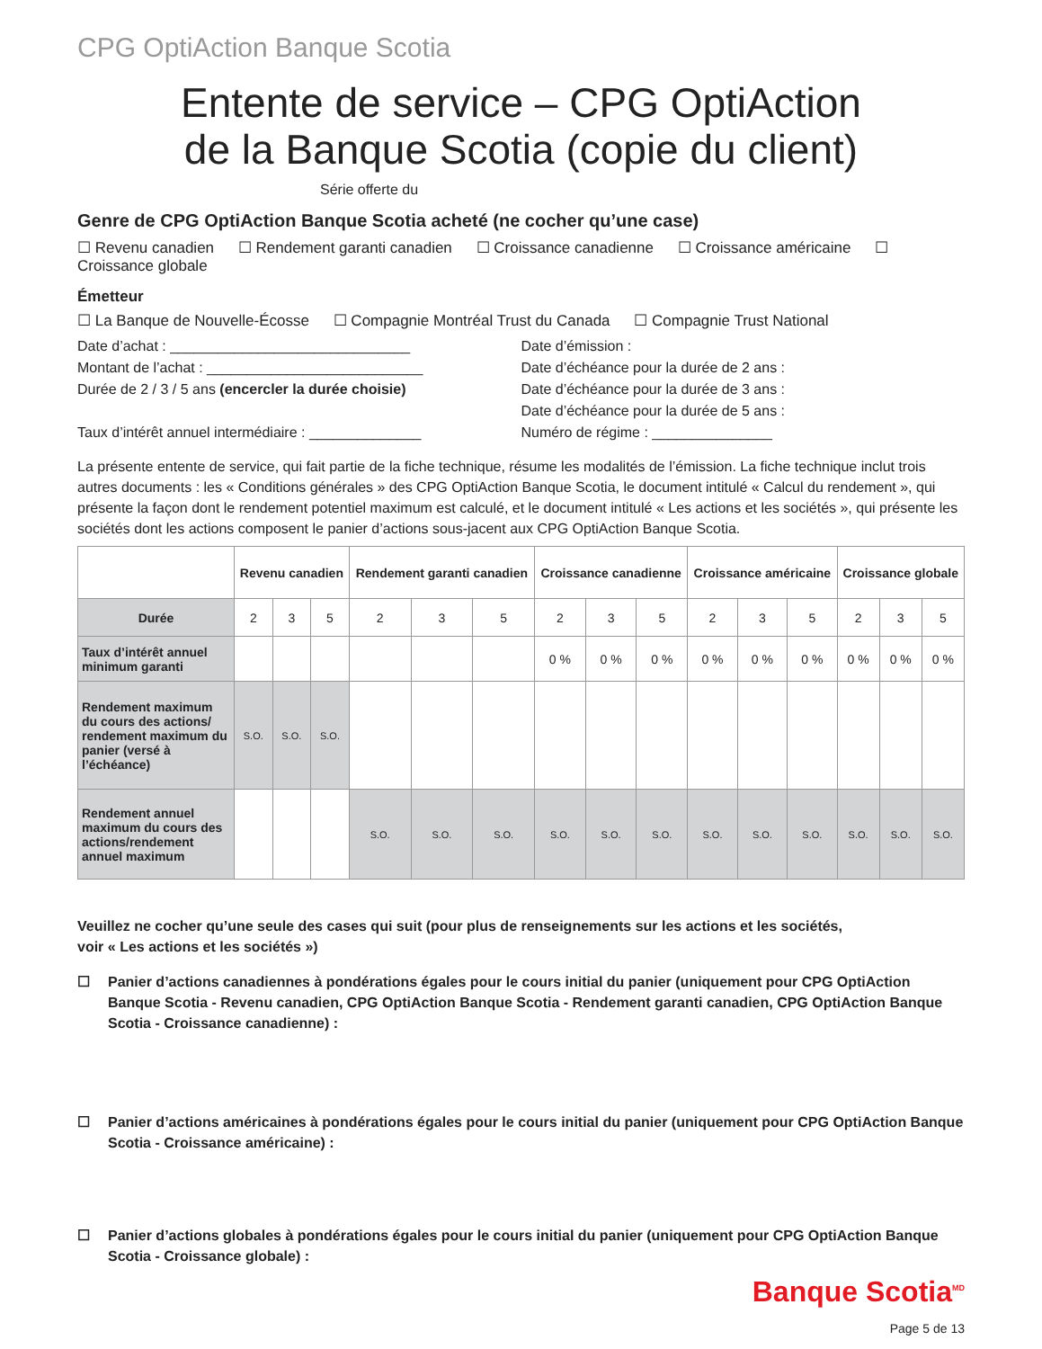CPG OptiAction Banque Scotia
Entente de service – CPG OptiAction
de la Banque Scotia (copie du client)
Série offerte du
Genre de CPG OptiAction Banque Scotia acheté (ne cocher qu’une case)
☐ Revenu canadien ☐ Rendement garanti canadien ☐ Croissance canadienne ☐ Croissance américaine ☐ Croissance globale
Émetteur
☐ La Banque de Nouvelle-Écosse ☐ Compagnie Montréal Trust du Canada ☐ Compagnie Trust National
Date d’achat : ______________________________
Montant de l’achat : ___________________________
Durée de 2 / 3 / 5 ans (encercler la durée choisie)
Taux d’intérêt annuel intermédiaire : ______________
Date d’émission :
Date d’échéance pour la durée de 2 ans :
Date d’échéance pour la durée de 3 ans :
Date d’échéance pour la durée de 5 ans :
Numéro de régime : _______________
La présente entente de service, qui fait partie de la fiche technique, résume les modalités de l’émission. La fiche technique inclut trois autres documents : les « Conditions générales » des CPG OptiAction Banque Scotia, le document intitulé « Calcul du rendement », qui présente la façon dont le rendement potentiel maximum est calculé, et le document intitulé « Les actions et les sociétés », qui présente les sociétés dont les actions composent le panier d’actions sous-jacent aux CPG OptiAction Banque Scotia.
| | Revenu canadien | | | Rendement garanti canadien | | | Croissance canadienne | | | Croissance américaine | | | Croissance globale | | |
| --- | --- | --- | --- | --- | --- | --- | --- | --- | --- | --- | --- | --- | --- | --- | --- |
| Durée | 2 | 3 | 5 | 2 | 3 | 5 | 2 | 3 | 5 | 2 | 3 | 5 | 2 | 3 | 5 |
| Taux d’intérêt annuel minimum garanti | | | | | | | 0 % | 0 % | 0 % | 0 % | 0 % | 0 % | 0 % | 0 % | 0 % |
| Rendement maximum du cours des actions/ rendement maximum du panier (versé à l’échéance) | S.O. | S.O. | S.O. | | | | | | | | | | | | |
| Rendement annuel maximum du cours des actions/rendement annuel maximum | | | | S.O. | S.O. | S.O. | S.O. | S.O. | S.O. | S.O. | S.O. | S.O. | S.O. | S.O. | S.O. |
Veuillez ne cocher qu’une seule des cases qui suit (pour plus de renseignements sur les actions et les sociétés,
voir « Les actions et les sociétés »)
☐ Panier d’actions canadiennes à pondérations égales pour le cours initial du panier (uniquement pour CPG OptiAction Banque Scotia - Revenu canadien, CPG OptiAction Banque Scotia - Rendement garanti canadien, CPG OptiAction Banque Scotia - Croissance canadienne) :
☐ Panier d’actions américaines à pondérations égales pour le cours initial du panier (uniquement pour CPG OptiAction Banque Scotia - Croissance américaine) :
☐ Panier d’actions globales à pondérations égales pour le cours initial du panier (uniquement pour CPG OptiAction Banque Scotia - Croissance globale) :
Banque Scotia<sup>MD</sup>
Page 5 de 13